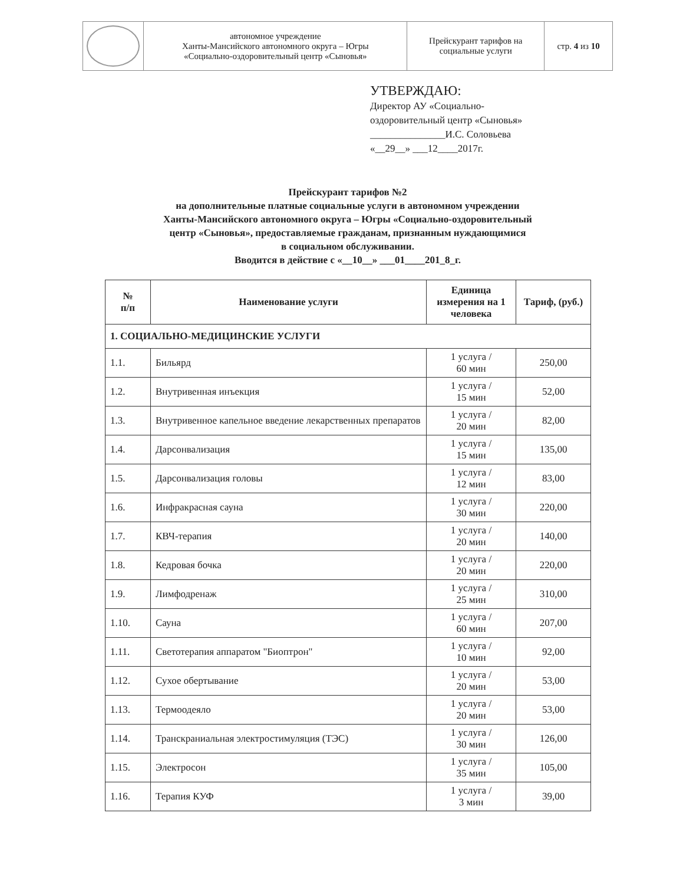| | автономное учреждение Ханты-Мансийского автономного округа – Югры «Социально-оздоровительный центр «Сыновья» | Прейскурант тарифов на социальные услуги | стр. 4 из 10 |
УТВЕРЖДАЮ:
Директор АУ «Социально-
оздоровительный центр «Сыновья»
_______________И.С. Соловьева
«__29__» ___12____2017г.
Прейскурант тарифов №2
на дополнительные платные социальные услуги в автономном учреждении
Ханты-Мансийского автономного округа – Югры «Социально-оздоровительный
центр «Сыновья», предоставляемые гражданам, признанным нуждающимися
в социальном обслуживании.
Вводится в действие с «__10__» ___01____201_8_г.
| № п/п | Наименование услуги | Единица измерения на 1 человека | Тариф, (руб.) |
| --- | --- | --- | --- |
| 1. СОЦИАЛЬНО-МЕДИЦИНСКИЕ УСЛУГИ | | | |
| 1.1. | Бильярд | 1 услуга / 60 мин | 250,00 |
| 1.2. | Внутривенная инъекция | 1 услуга / 15 мин | 52,00 |
| 1.3. | Внутривенное капельное введение лекарственных препаратов | 1 услуга / 20 мин | 82,00 |
| 1.4. | Дарсонвализация | 1 услуга / 15 мин | 135,00 |
| 1.5. | Дарсонвализация головы | 1 услуга / 12 мин | 83,00 |
| 1.6. | Инфракрасная сауна | 1 услуга / 30 мин | 220,00 |
| 1.7. | КВЧ-терапия | 1 услуга / 20 мин | 140,00 |
| 1.8. | Кедровая бочка | 1 услуга / 20 мин | 220,00 |
| 1.9. | Лимфодренаж | 1 услуга / 25 мин | 310,00 |
| 1.10. | Сауна | 1 услуга / 60 мин | 207,00 |
| 1.11. | Светотерапия аппаратом "Биоптрон" | 1 услуга / 10 мин | 92,00 |
| 1.12. | Сухое обертывание | 1 услуга / 20 мин | 53,00 |
| 1.13. | Термоодеяло | 1 услуга / 20 мин | 53,00 |
| 1.14. | Транскраниальная электростимуляция (ТЭС) | 1 услуга / 30 мин | 126,00 |
| 1.15. | Электросон | 1 услуга / 35 мин | 105,00 |
| 1.16. | Терапия КУФ | 1 услуга / 3 мин | 39,00 |